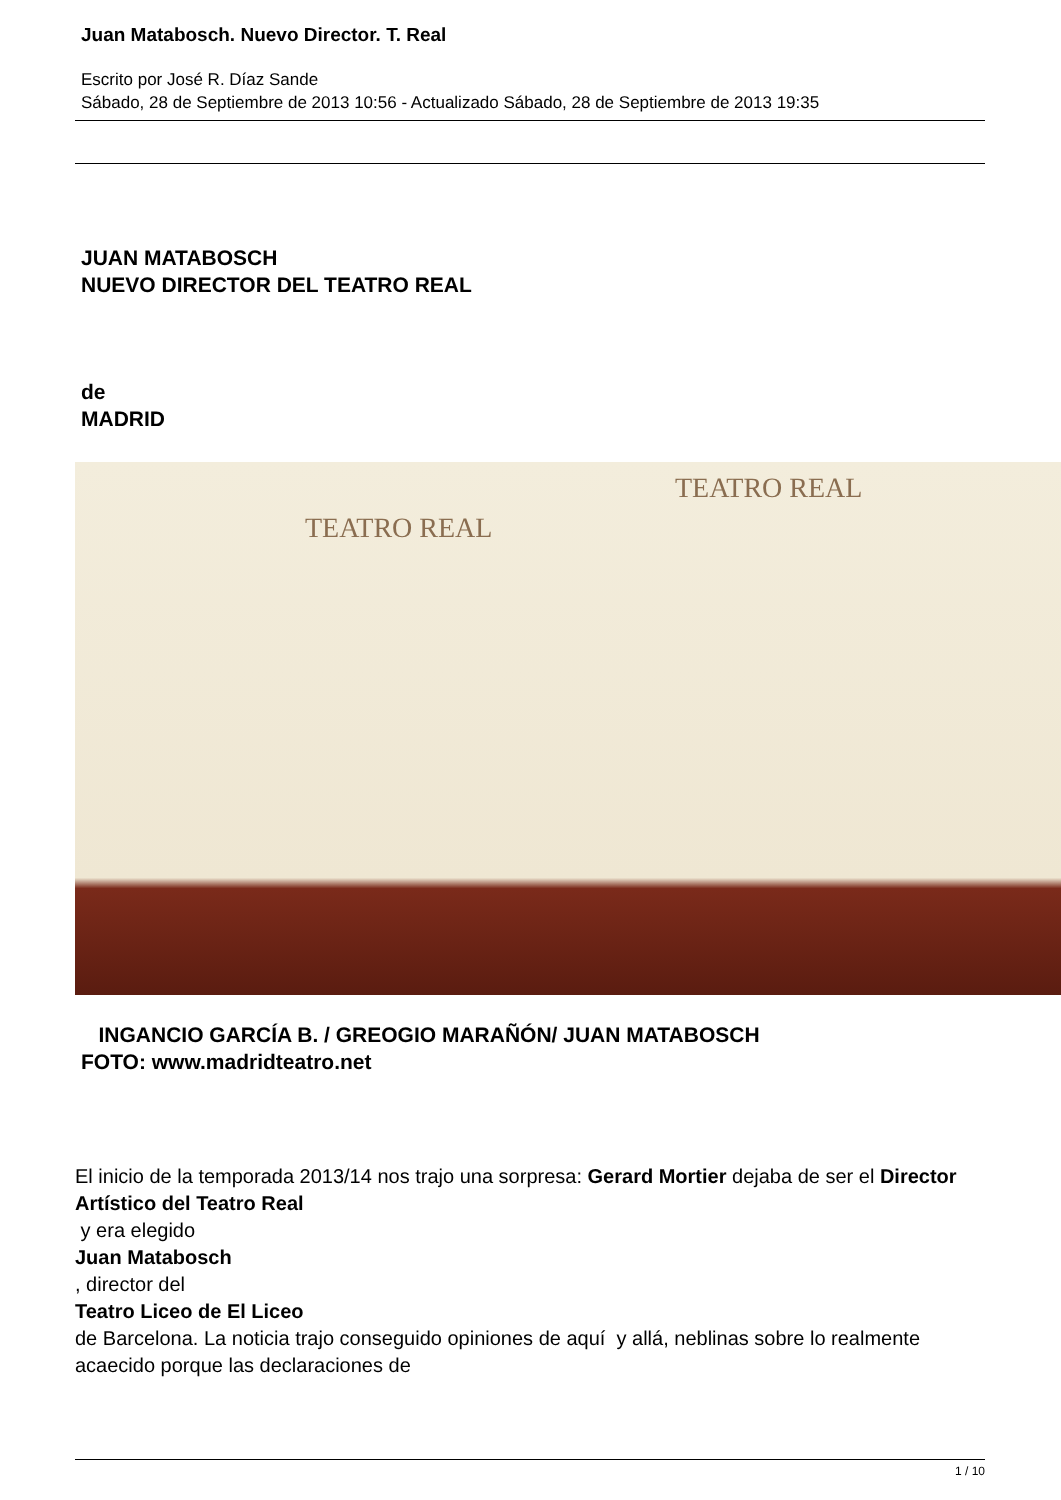Juan Matabosch. Nuevo Director. T. Real
Escrito por José R. Díaz Sande
Sábado, 28 de Septiembre de 2013 10:56 - Actualizado Sábado, 28 de Septiembre de 2013 19:35
JUAN MATABOSCH
NUEVO DIRECTOR DEL TEATRO REAL
de
MADRID
TEATRO REAL
TEATRO REAL
INGANCIO GARCÍA B. / GREOGIO MARAÑÓN/ JUAN MATABOSCH
FOTO: www.madridteatro.net
El inicio de la temporada 2013/14 nos trajo una sorpresa: Gerard Mortier dejaba de ser el Director Artístico del Teatro Real
y era elegido
Juan Matabosch
, director del
Teatro Liceo de El Liceo
de Barcelona. La noticia trajo conseguido opiniones de aquí y allá, neblinas sobre lo realmente acaecido porque las declaraciones de
1 / 10